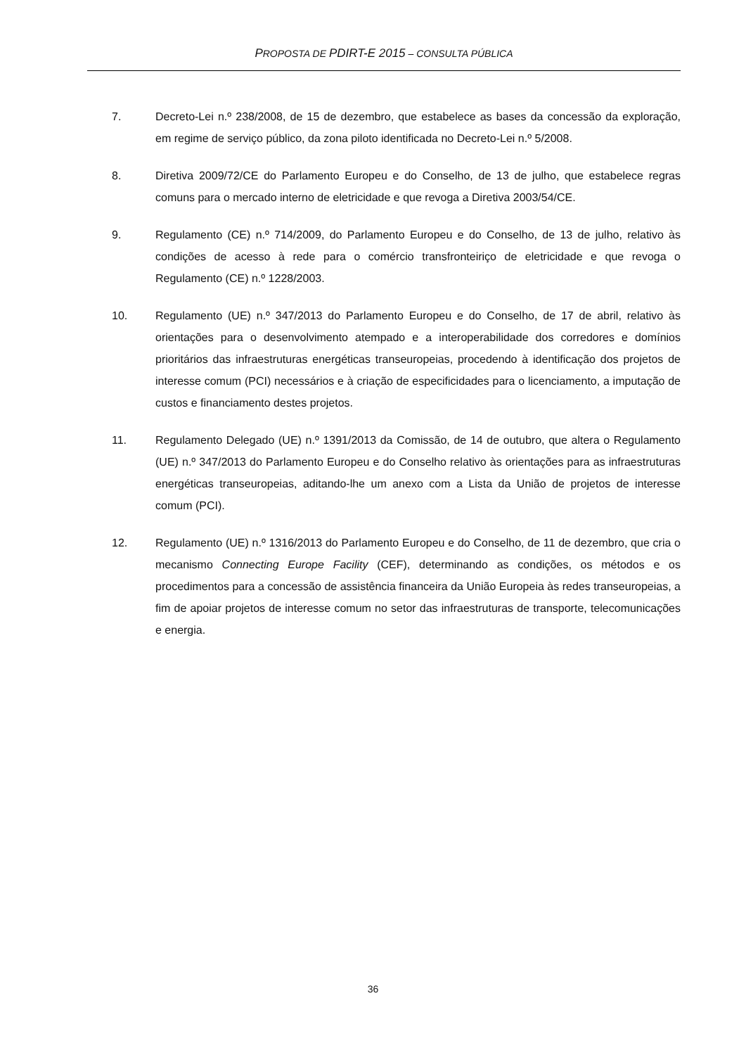PROPOSTA DE PDIRT-E 2015 – CONSULTA PÚBLICA
7. Decreto-Lei n.º 238/2008, de 15 de dezembro, que estabelece as bases da concessão da exploração, em regime de serviço público, da zona piloto identificada no Decreto-Lei n.º 5/2008.
8. Diretiva 2009/72/CE do Parlamento Europeu e do Conselho, de 13 de julho, que estabelece regras comuns para o mercado interno de eletricidade e que revoga a Diretiva 2003/54/CE.
9. Regulamento (CE) n.º 714/2009, do Parlamento Europeu e do Conselho, de 13 de julho, relativo às condições de acesso à rede para o comércio transfronteiriço de eletricidade e que revoga o Regulamento (CE) n.º 1228/2003.
10. Regulamento (UE) n.º 347/2013 do Parlamento Europeu e do Conselho, de 17 de abril, relativo às orientações para o desenvolvimento atempado e a interoperabilidade dos corredores e domínios prioritários das infraestruturas energéticas transeuropeias, procedendo à identificação dos projetos de interesse comum (PCI) necessários e à criação de especificidades para o licenciamento, a imputação de custos e financiamento destes projetos.
11. Regulamento Delegado (UE) n.º 1391/2013 da Comissão, de 14 de outubro, que altera o Regulamento (UE) n.º 347/2013 do Parlamento Europeu e do Conselho relativo às orientações para as infraestruturas energéticas transeuropeias, aditando-lhe um anexo com a Lista da União de projetos de interesse comum (PCI).
12. Regulamento (UE) n.º 1316/2013 do Parlamento Europeu e do Conselho, de 11 de dezembro, que cria o mecanismo Connecting Europe Facility (CEF), determinando as condições, os métodos e os procedimentos para a concessão de assistência financeira da União Europeia às redes transeuropeias, a fim de apoiar projetos de interesse comum no setor das infraestruturas de transporte, telecomunicações e energia.
36